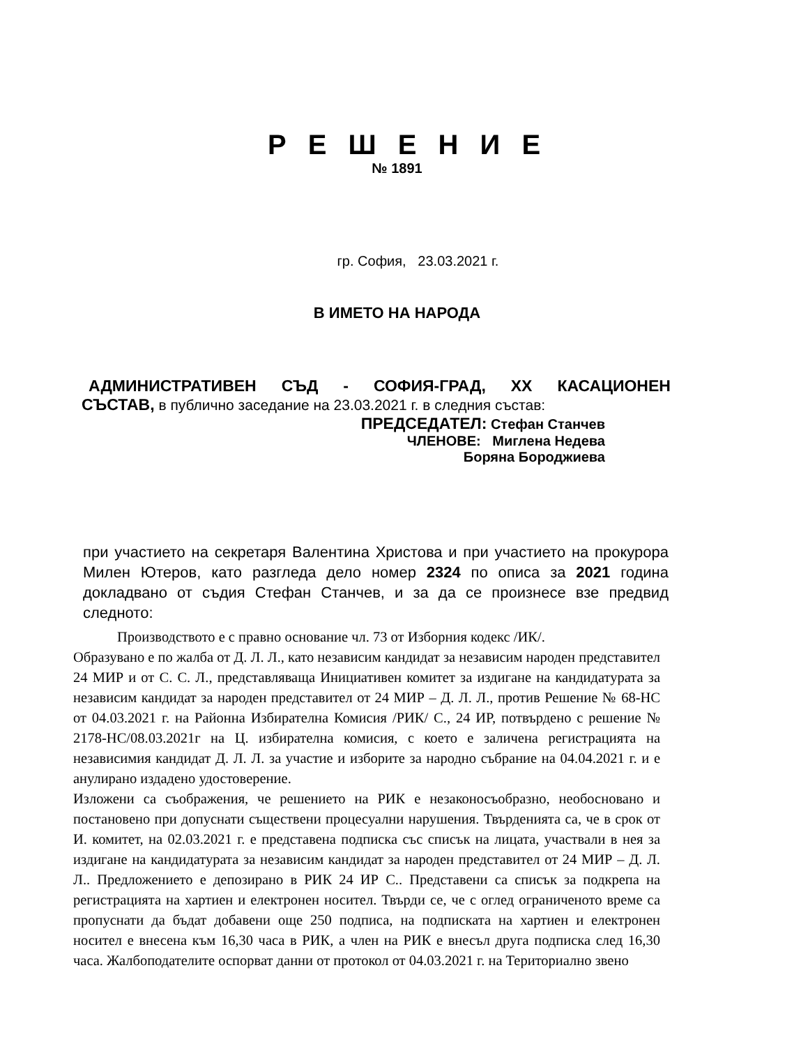Р Е Ш Е Н И Е
№ 1891
гр. София, 23.03.2021 г.
В ИМЕТО НА НАРОДА
АДМИНИСТРАТИВЕН СЪД - СОФИЯ-ГРАД, XX КАСАЦИОНЕН
СЪСТАВ, в публично заседание на 23.03.2021 г. в следния състав:
ПРЕДСЕДАТЕЛ: Стефан Станчев
ЧЛЕНОВЕ: Миглена Недева
Боряна Бороджиева
при участието на секретаря Валентина Христова и при участието на прокурора Милен Ютеров, като разгледа дело номер 2324 по описа за 2021 година докладвано от съдия Стефан Станчев, и за да се произнесе взе предвид следното:
Производството е с правно основание чл. 73 от Изборния кодекс /ИК/.
Образувано е по жалба от Д. Л. Л., като независим кандидат за независим народен представител 24 МИР и от С. С. Л., представляваща Инициативен комитет за издигане на кандидатурата за независим кандидат за народен представител от 24 МИР – Д. Л. Л., против Решение № 68-НС от 04.03.2021 г. на Районна Избирателна Комисия /РИК/ С., 24 ИР, потвърдено с решение № 2178-НС/08.03.2021г на Ц. избирателна комисия, с което е заличена регистрацията на независимия кандидат Д. Л. Л. за участие и изборите за народно събрание на 04.04.2021 г. и е анулирано издадено удостоверение.
Изложени са съображения, че решението на РИК е незаконосъобразно, необосновано и постановено при допуснати съществени процесуални нарушения. Твърденията са, че в срок от И. комитет, на 02.03.2021 г. е представена подписка със списък на лицата, участвали в нея за издигане на кандидатурата за независим кандидат за народен представител от 24 МИР – Д. Л. Л.. Предложението е депозирано в РИК 24 ИР С.. Представени са списък за подкрепа на регистрацията на хартиен и електронен носител. Твърди се, че с оглед ограниченото време са пропуснати да бъдат добавени още 250 подписа, на подписката на хартиен и електронен носител е внесена към 16,30 часа в РИК, а член на РИК е внесъл друга подписка след 16,30 часа. Жалбоподателите оспорват данни от протокол от 04.03.2021 г. на Териториално звено